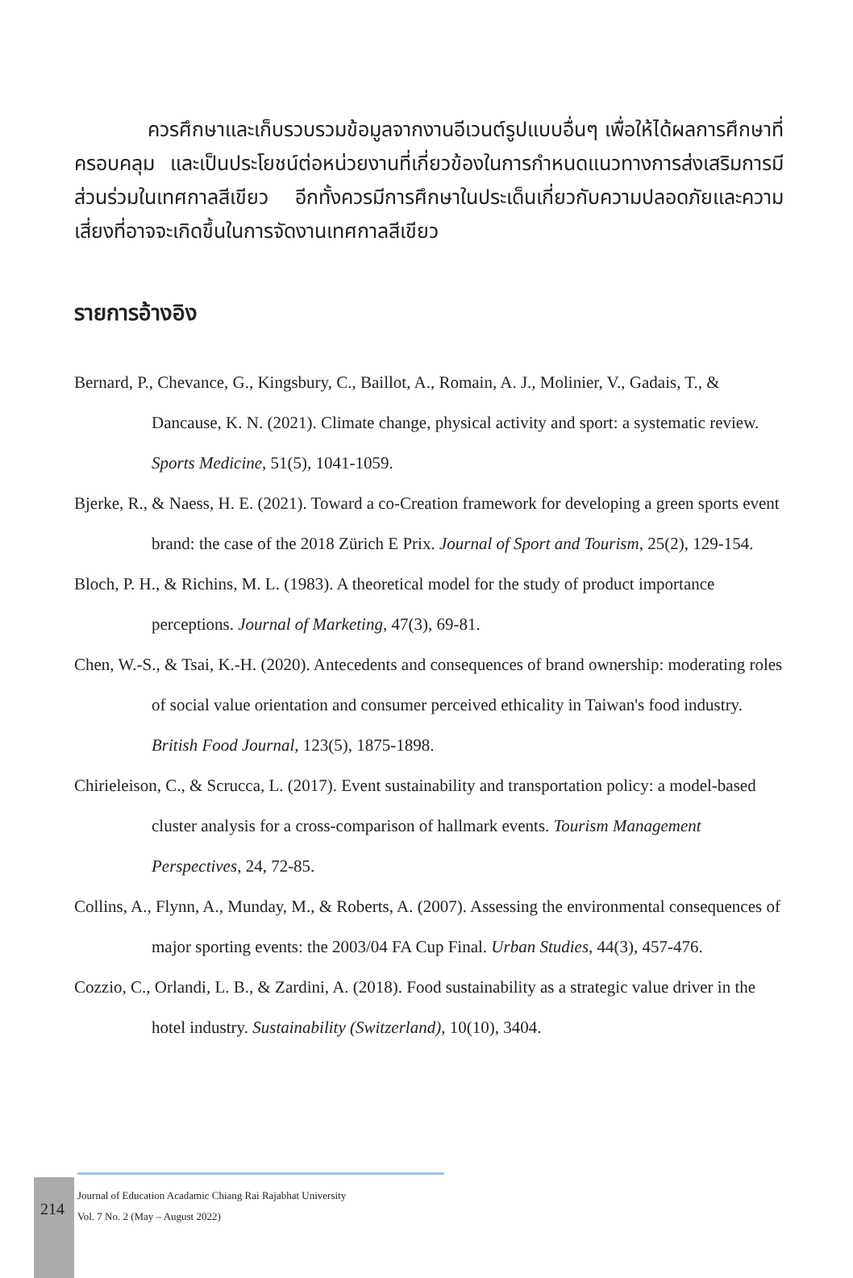ควรศึกษาและเก็บรวบรวมข้อมูลจากงานอีเวนต์รูปแบบอื่นๆ เพื่อให้ได้ผลการศึกษาที่ครอบคลุม และเป็นประโยชน์ต่อหน่วยงานที่เกี่ยวข้องในการกำหนดแนวทางการส่งเสริมการมีส่วนร่วมในเทศกาลสีเขียว อีกทั้งควรมีการศึกษาในประเด็นเกี่ยวกับความปลอดภัยและความเสี่ยงที่อาจจะเกิดขึ้นในการจัดงานเทศกาลสีเขียว
รายการอ้างอิง
Bernard, P., Chevance, G., Kingsbury, C., Baillot, A., Romain, A. J., Molinier, V., Gadais, T., & Dancause, K. N. (2021). Climate change, physical activity and sport: a systematic review. Sports Medicine, 51(5), 1041-1059.
Bjerke, R., & Naess, H. E. (2021). Toward a co-Creation framework for developing a green sports event brand: the case of the 2018 Zürich E Prix. Journal of Sport and Tourism, 25(2), 129-154.
Bloch, P. H., & Richins, M. L. (1983). A theoretical model for the study of product importance perceptions. Journal of Marketing, 47(3), 69-81.
Chen, W.-S., & Tsai, K.-H. (2020). Antecedents and consequences of brand ownership: moderating roles of social value orientation and consumer perceived ethicality in Taiwan's food industry. British Food Journal, 123(5), 1875-1898.
Chirieleison, C., & Scrucca, L. (2017). Event sustainability and transportation policy: a model-based cluster analysis for a cross-comparison of hallmark events. Tourism Management Perspectives, 24, 72-85.
Collins, A., Flynn, A., Munday, M., & Roberts, A. (2007). Assessing the environmental consequences of major sporting events: the 2003/04 FA Cup Final. Urban Studies, 44(3), 457-476.
Cozzio, C., Orlandi, L. B., & Zardini, A. (2018). Food sustainability as a strategic value driver in the hotel industry. Sustainability (Switzerland), 10(10), 3404.
214
Journal of Education Acadamic Chiang Rai Rajabhat University
Vol. 7 No. 2 (May – August 2022)